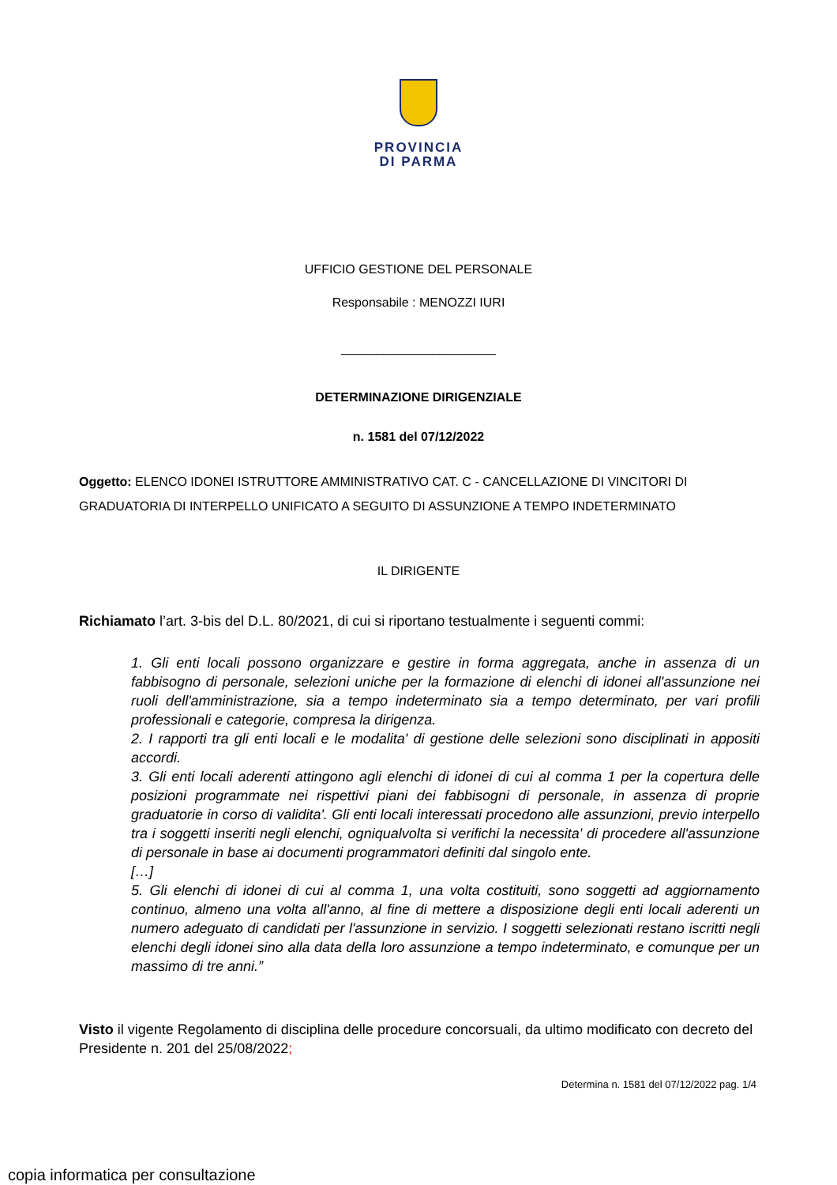PROVINCIA
DI PARMA
UFFICIO GESTIONE DEL PERSONALE
Responsabile : MENOZZI IURI
______________________
DETERMINAZIONE DIRIGENZIALE
n. 1581 del 07/12/2022
Oggetto: ELENCO IDONEI ISTRUTTORE AMMINISTRATIVO CAT. C - CANCELLAZIONE DI VINCITORI DI GRADUATORIA DI INTERPELLO UNIFICATO A SEGUITO DI ASSUNZIONE A TEMPO INDETERMINATO
IL DIRIGENTE
Richiamato l’art. 3-bis del D.L. 80/2021, di cui si riportano testualmente i seguenti commi:
1. Gli enti locali possono organizzare e gestire in forma aggregata, anche in assenza di un fabbisogno di personale, selezioni uniche per la formazione di elenchi di idonei all'assunzione nei ruoli dell'amministrazione, sia a tempo indeterminato sia a tempo determinato, per vari profili professionali e categorie, compresa la dirigenza.
2. I rapporti tra gli enti locali e le modalita' di gestione delle selezioni sono disciplinati in appositi accordi.
3. Gli enti locali aderenti attingono agli elenchi di idonei di cui al comma 1 per la copertura delle posizioni programmate nei rispettivi piani dei fabbisogni di personale, in assenza di proprie graduatorie in corso di validita'. Gli enti locali interessati procedono alle assunzioni, previo interpello tra i soggetti inseriti negli elenchi, ogniqualvolta si verifichi la necessita' di procedere all'assunzione di personale in base ai documenti programmatori definiti dal singolo ente.
[…]
5. Gli elenchi di idonei di cui al comma 1, una volta costituiti, sono soggetti ad aggiornamento continuo, almeno una volta all'anno, al fine di mettere a disposizione degli enti locali aderenti un numero adeguato di candidati per l'assunzione in servizio. I soggetti selezionati restano iscritti negli elenchi degli idonei sino alla data della loro assunzione a tempo indeterminato, e comunque per un massimo di tre anni.”
Visto il vigente Regolamento di disciplina delle procedure concorsuali, da ultimo modificato con decreto del Presidente n. 201 del 25/08/2022;
Determina n. 1581 del 07/12/2022 pag. 1/4
copia informatica per consultazione